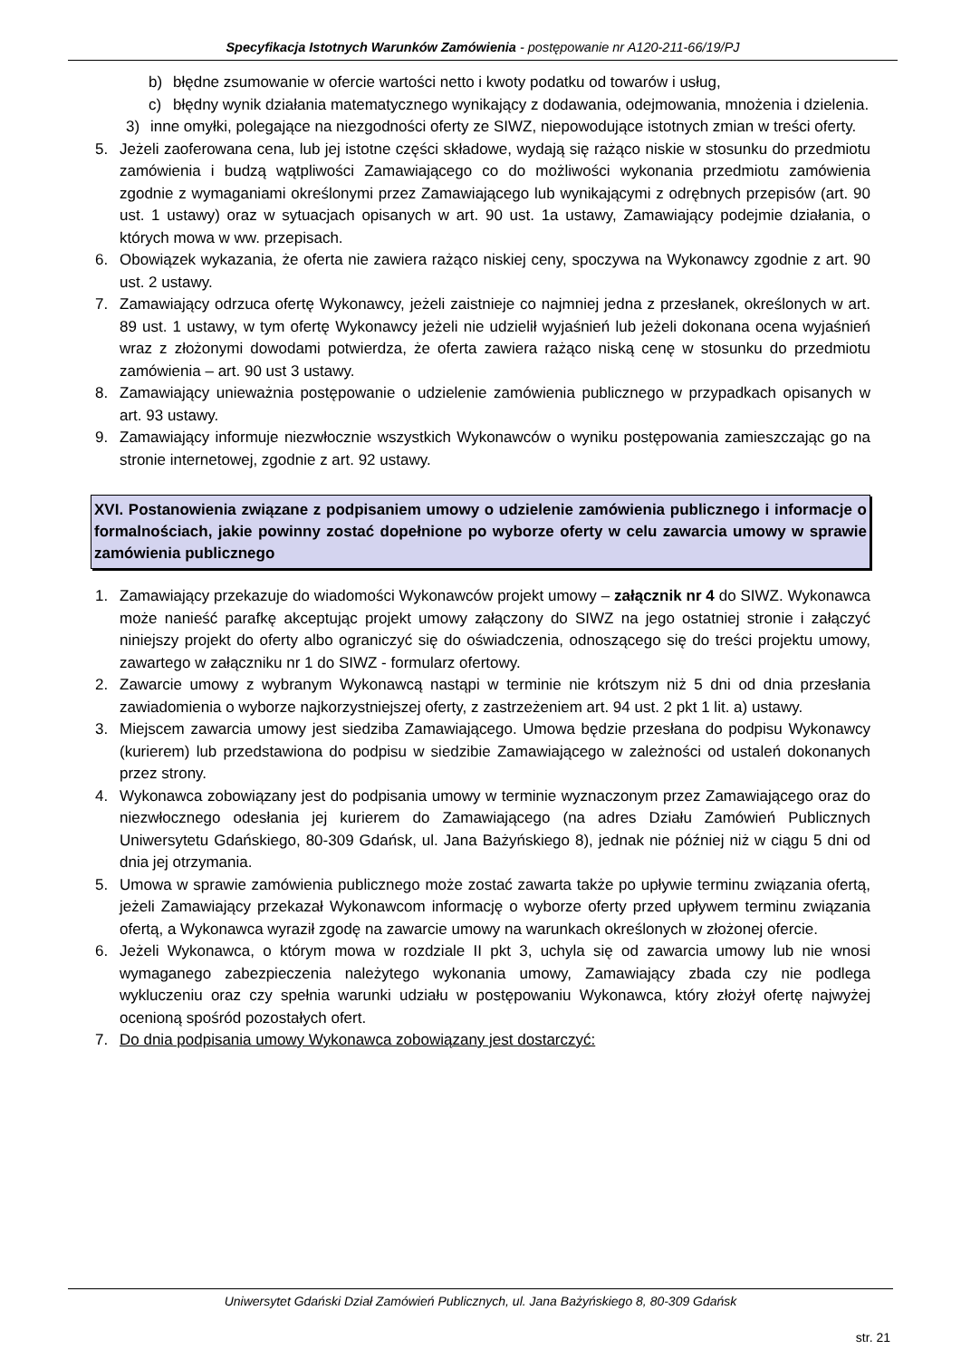Specyfikacja Istotnych Warunków Zamówienia - postępowanie nr A120-211-66/19/PJ
b) błędne zsumowanie w ofercie wartości netto i kwoty podatku od towarów i usług,
c) błędny wynik działania matematycznego wynikający z dodawania, odejmowania, mnożenia i dzielenia.
3) inne omyłki, polegające na niezgodności oferty ze SIWZ, niepowodujące istotnych zmian w treści oferty.
5. Jeżeli zaoferowana cena, lub jej istotne części składowe, wydają się rażąco niskie w stosunku do przedmiotu zamówienia i budzą wątpliwości Zamawiającego co do możliwości wykonania przedmiotu zamówienia zgodnie z wymaganiami określonymi przez Zamawiającego lub wynikającymi z odrębnych przepisów (art. 90 ust. 1 ustawy) oraz w sytuacjach opisanych w art. 90 ust. 1a ustawy, Zamawiający podejmie działania, o których mowa w ww. przepisach.
6. Obowiązek wykazania, że oferta nie zawiera rażąco niskiej ceny, spoczywa na Wykonawcy zgodnie z art. 90 ust. 2 ustawy.
7. Zamawiający odrzuca ofertę Wykonawcy, jeżeli zaistnieje co najmniej jedna z przesłanek, określonych w art. 89 ust. 1 ustawy, w tym ofertę Wykonawcy jeżeli nie udzielił wyjaśnień lub jeżeli dokonana ocena wyjaśnień wraz z złożonymi dowodami potwierdza, że oferta zawiera rażąco niską cenę w stosunku do przedmiotu zamówienia – art. 90 ust 3 ustawy.
8. Zamawiający unieważnia postępowanie o udzielenie zamówienia publicznego w przypadkach opisanych w art. 93 ustawy.
9. Zamawiający informuje niezwłocznie wszystkich Wykonawców o wyniku postępowania zamieszczając go na stronie internetowej, zgodnie z art. 92 ustawy.
XVI. Postanowienia związane z podpisaniem umowy o udzielenie zamówienia publicznego i informacje o formalnościach, jakie powinny zostać dopełnione po wyborze oferty w celu zawarcia umowy w sprawie zamówienia publicznego
1. Zamawiający przekazuje do wiadomości Wykonawców projekt umowy – załącznik nr 4 do SIWZ. Wykonawca może nanieść parafkę akceptując projekt umowy załączony do SIWZ na jego ostatniej stronie i załączyć niniejszy projekt do oferty albo ograniczyć się do oświadczenia, odnoszącego się do treści projektu umowy, zawartego w załączniku nr 1 do SIWZ - formularz ofertowy.
2. Zawarcie umowy z wybranym Wykonawcą nastąpi w terminie nie krótszym niż 5 dni od dnia przesłania zawiadomienia o wyborze najkorzystniejszej oferty, z zastrzeżeniem art. 94 ust. 2 pkt 1 lit. a) ustawy.
3. Miejscem zawarcia umowy jest siedziba Zamawiającego. Umowa będzie przesłana do podpisu Wykonawcy (kurierem) lub przedstawiona do podpisu w siedzibie Zamawiającego w zależności od ustaleń dokonanych przez strony.
4. Wykonawca zobowiązany jest do podpisania umowy w terminie wyznaczonym przez Zamawiającego oraz do niezwłocznego odesłania jej kurierem do Zamawiającego (na adres Działu Zamówień Publicznych Uniwersytetu Gdańskiego, 80-309 Gdańsk, ul. Jana Bażyńskiego 8), jednak nie później niż w ciągu 5 dni od dnia jej otrzymania.
5. Umowa w sprawie zamówienia publicznego może zostać zawarta także po upływie terminu związania ofertą, jeżeli Zamawiający przekazał Wykonawcom informację o wyborze oferty przed upływem terminu związania ofertą, a Wykonawca wyraził zgodę na zawarcie umowy na warunkach określonych w złożonej ofercie.
6. Jeżeli Wykonawca, o którym mowa w rozdziale II pkt 3, uchyla się od zawarcia umowy lub nie wnosi wymaganego zabezpieczenia należytego wykonania umowy, Zamawiający zbada czy nie podlega wykluczeniu oraz czy spełnia warunki udziału w postępowaniu Wykonawca, który złożył ofertę najwyżej ocenioną spośród pozostałych ofert.
7. Do dnia podpisania umowy Wykonawca zobowiązany jest dostarczyć:
Uniwersytet Gdański Dział Zamówień Publicznych, ul. Jana Bażyńskiego 8, 80-309 Gdańsk
str. 21